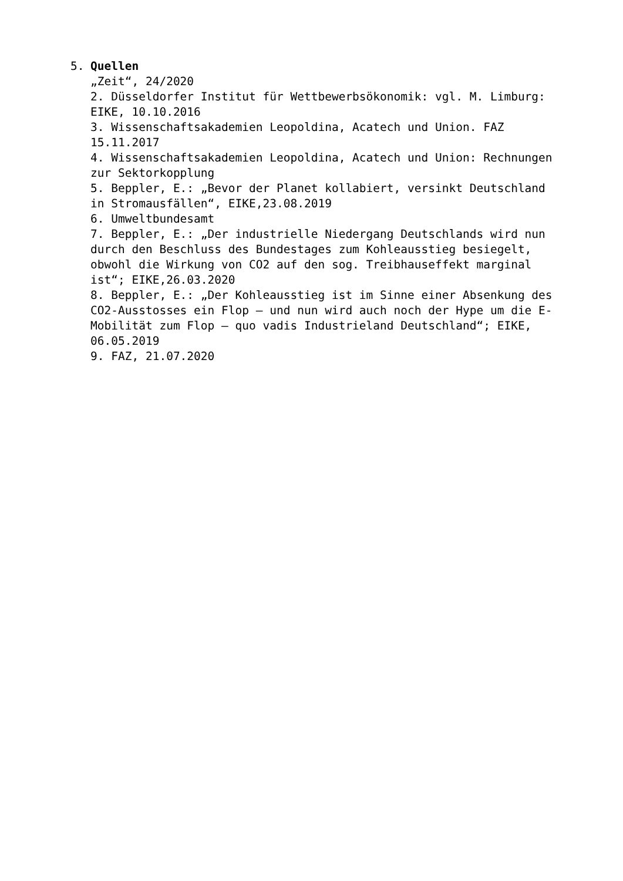5. Quellen
„Zeit“, 24/2020
2. Düsseldorfer Institut für Wettbewerbsökonomik: vgl. M. Limburg: EIKE, 10.10.2016
3. Wissenschaftsakademien Leopoldina, Acatech und Union. FAZ 15.11.2017
4. Wissenschaftsakademien Leopoldina, Acatech und Union: Rechnungen zur Sektorkopplung
5. Beppler, E.: „Bevor der Planet kollabiert, versinkt Deutschland in Stromausfällen“, EIKE,23.08.2019
6. Umweltbundesamt
7. Beppler, E.: „Der industrielle Niedergang Deutschlands wird nun durch den Beschluss des Bundestages zum Kohleausstieg besiegelt, obwohl die Wirkung von CO2 auf den sog. Treibhauseffekt marginal ist“; EIKE,26.03.2020
8. Beppler, E.: „Der Kohleausstieg ist im Sinne einer Absenkung des CO2-Ausstosses ein Flop – und nun wird auch noch der Hype um die E-Mobilität zum Flop – quo vadis Industrieland Deutschland“; EIKE, 06.05.2019
9. FAZ, 21.07.2020